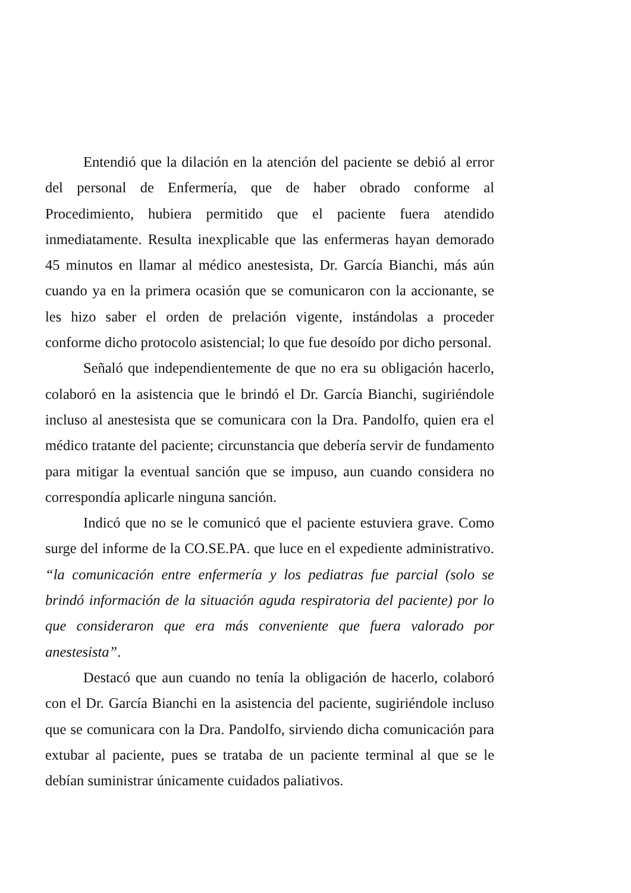Entendió que la dilación en la atención del paciente se debió al error del personal de Enfermería, que de haber obrado conforme al Procedimiento, hubiera permitido que el paciente fuera atendido inmediatamente. Resulta inexplicable que las enfermeras hayan demorado 45 minutos en llamar al médico anestesista, Dr. García Bianchi, más aún cuando ya en la primera ocasión que se comunicaron con la accionante, se les hizo saber el orden de prelación vigente, instándolas a proceder conforme dicho protocolo asistencial; lo que fue desoído por dicho personal.
Señaló que independientemente de que no era su obligación hacerlo, colaboró en la asistencia que le brindó el Dr. García Bianchi, sugiriéndole incluso al anestesista que se comunicara con la Dra. Pandolfo, quien era el médico tratante del paciente; circunstancia que debería servir de fundamento para mitigar la eventual sanción que se impuso, aun cuando considera no correspondía aplicarle ninguna sanción.
Indicó que no se le comunicó que el paciente estuviera grave. Como surge del informe de la CO.SE.PA. que luce en el expediente administrativo. “la comunicación entre enfermería y los pediatras fue parcial (solo se brindó información de la situación aguda respiratoria del paciente) por lo que consideraron que era más conveniente que fuera valorado por anestesista”.
Destacó que aun cuando no tenía la obligación de hacerlo, colaboró con el Dr. García Bianchi en la asistencia del paciente, sugiriéndole incluso que se comunicara con la Dra. Pandolfo, sirviendo dicha comunicación para extubar al paciente, pues se trataba de un paciente terminal al que se le debían suministrar únicamente cuidados paliativos.